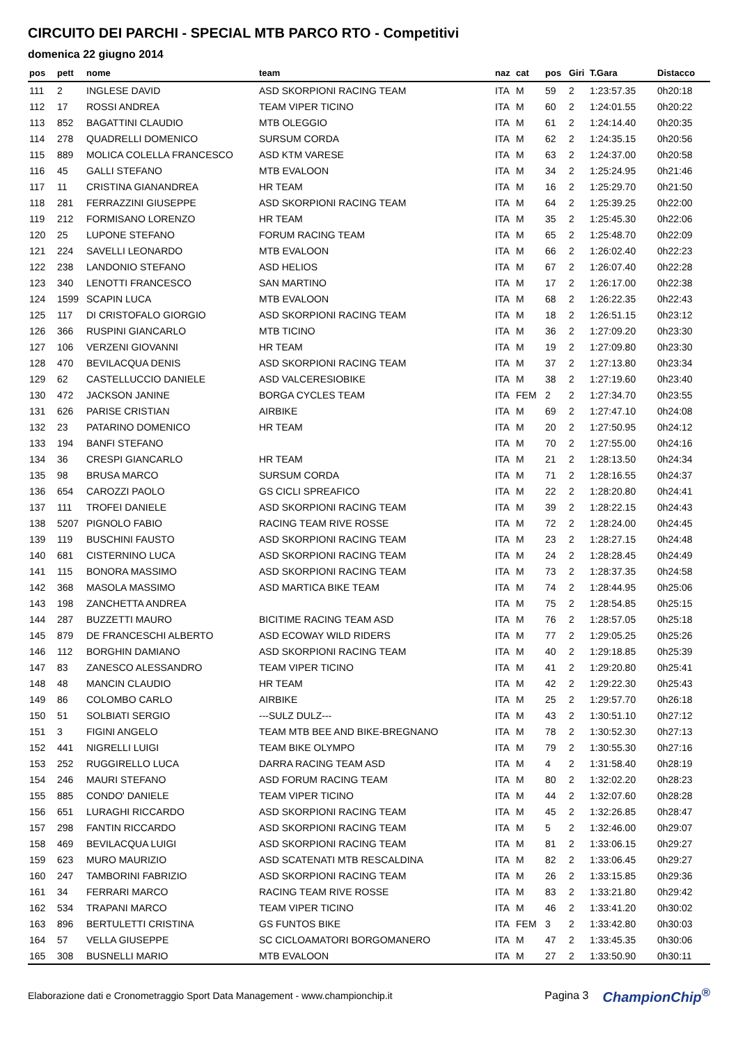CIRCUITO DEI PARCHI - SPECIAL MTB PARCO RTO - Competitivi
domenica 22 giugno 2014
| pos | pett | nome | team | naz | cat | pos | Giri | T.Gara | Distacco |
| --- | --- | --- | --- | --- | --- | --- | --- | --- | --- |
| 111 | 2 | INGLESE DAVID | ASD SKORPIONI RACING TEAM | ITA | M | 59 | 2 | 1:23:57.35 | 0h20:18 |
| 112 | 17 | ROSSI ANDREA | TEAM VIPER TICINO | ITA | M | 60 | 2 | 1:24:01.55 | 0h20:22 |
| 113 | 852 | BAGATTINI CLAUDIO | MTB OLEGGIO | ITA | M | 61 | 2 | 1:24:14.40 | 0h20:35 |
| 114 | 278 | QUADRELLI DOMENICO | SURSUM CORDA | ITA | M | 62 | 2 | 1:24:35.15 | 0h20:56 |
| 115 | 889 | MOLICA COLELLA FRANCESCO | ASD KTM VARESE | ITA | M | 63 | 2 | 1:24:37.00 | 0h20:58 |
| 116 | 45 | GALLI STEFANO | MTB EVALOON | ITA | M | 34 | 2 | 1:25:24.95 | 0h21:46 |
| 117 | 11 | CRISTINA GIANANDREA | HR TEAM | ITA | M | 16 | 2 | 1:25:29.70 | 0h21:50 |
| 118 | 281 | FERRAZZINI GIUSEPPE | ASD SKORPIONI RACING TEAM | ITA | M | 64 | 2 | 1:25:39.25 | 0h22:00 |
| 119 | 212 | FORMISANO LORENZO | HR TEAM | ITA | M | 35 | 2 | 1:25:45.30 | 0h22:06 |
| 120 | 25 | LUPONE STEFANO | FORUM RACING TEAM | ITA | M | 65 | 2 | 1:25:48.70 | 0h22:09 |
| 121 | 224 | SAVELLI LEONARDO | MTB EVALOON | ITA | M | 66 | 2 | 1:26:02.40 | 0h22:23 |
| 122 | 238 | LANDONIO STEFANO | ASD HELIOS | ITA | M | 67 | 2 | 1:26:07.40 | 0h22:28 |
| 123 | 340 | LENOTTI FRANCESCO | SAN MARTINO | ITA | M | 17 | 2 | 1:26:17.00 | 0h22:38 |
| 124 | 1599 | SCAPIN LUCA | MTB EVALOON | ITA | M | 68 | 2 | 1:26:22.35 | 0h22:43 |
| 125 | 117 | DI CRISTOFALO GIORGIO | ASD SKORPIONI RACING TEAM | ITA | M | 18 | 2 | 1:26:51.15 | 0h23:12 |
| 126 | 366 | RUSPINI GIANCARLO | MTB TICINO | ITA | M | 36 | 2 | 1:27:09.20 | 0h23:30 |
| 127 | 106 | VERZENI GIOVANNI | HR TEAM | ITA | M | 19 | 2 | 1:27:09.80 | 0h23:30 |
| 128 | 470 | BEVILACQUA DENIS | ASD SKORPIONI RACING TEAM | ITA | M | 37 | 2 | 1:27:13.80 | 0h23:34 |
| 129 | 62 | CASTELLUCCIO DANIELE | ASD VALCERESIOBIKE | ITA | M | 38 | 2 | 1:27:19.60 | 0h23:40 |
| 130 | 472 | JACKSON JANINE | BORGA CYCLES TEAM | ITA | FEM | 2 | 2 | 1:27:34.70 | 0h23:55 |
| 131 | 626 | PARISE CRISTIAN | AIRBIKE | ITA | M | 69 | 2 | 1:27:47.10 | 0h24:08 |
| 132 | 23 | PATARINO DOMENICO | HR TEAM | ITA | M | 20 | 2 | 1:27:50.95 | 0h24:12 |
| 133 | 194 | BANFI STEFANO | | ITA | M | 70 | 2 | 1:27:55.00 | 0h24:16 |
| 134 | 36 | CRESPI GIANCARLO | HR TEAM | ITA | M | 21 | 2 | 1:28:13.50 | 0h24:34 |
| 135 | 98 | BRUSA MARCO | SURSUM CORDA | ITA | M | 71 | 2 | 1:28:16.55 | 0h24:37 |
| 136 | 654 | CAROZZI PAOLO | GS CICLI SPREAFICO | ITA | M | 22 | 2 | 1:28:20.80 | 0h24:41 |
| 137 | 111 | TROFEI DANIELE | ASD SKORPIONI RACING TEAM | ITA | M | 39 | 2 | 1:28:22.15 | 0h24:43 |
| 138 | 5207 | PIGNOLO FABIO | RACING TEAM RIVE ROSSE | ITA | M | 72 | 2 | 1:28:24.00 | 0h24:45 |
| 139 | 119 | BUSCHINI FAUSTO | ASD SKORPIONI RACING TEAM | ITA | M | 23 | 2 | 1:28:27.15 | 0h24:48 |
| 140 | 681 | CISTERNINO LUCA | ASD SKORPIONI RACING TEAM | ITA | M | 24 | 2 | 1:28:28.45 | 0h24:49 |
| 141 | 115 | BONORA MASSIMO | ASD SKORPIONI RACING TEAM | ITA | M | 73 | 2 | 1:28:37.35 | 0h24:58 |
| 142 | 368 | MASOLA MASSIMO | ASD MARTICA BIKE TEAM | ITA | M | 74 | 2 | 1:28:44.95 | 0h25:06 |
| 143 | 198 | ZANCHETTA ANDREA | | ITA | M | 75 | 2 | 1:28:54.85 | 0h25:15 |
| 144 | 287 | BUZZETTI MAURO | BICITIME RACING TEAM ASD | ITA | M | 76 | 2 | 1:28:57.05 | 0h25:18 |
| 145 | 879 | DE FRANCESCHI ALBERTO | ASD ECOWAY WILD RIDERS | ITA | M | 77 | 2 | 1:29:05.25 | 0h25:26 |
| 146 | 112 | BORGHIN DAMIANO | ASD SKORPIONI RACING TEAM | ITA | M | 40 | 2 | 1:29:18.85 | 0h25:39 |
| 147 | 83 | ZANESCO ALESSANDRO | TEAM VIPER TICINO | ITA | M | 41 | 2 | 1:29:20.80 | 0h25:41 |
| 148 | 48 | MANCIN CLAUDIO | HR TEAM | ITA | M | 42 | 2 | 1:29:22.30 | 0h25:43 |
| 149 | 86 | COLOMBO CARLO | AIRBIKE | ITA | M | 25 | 2 | 1:29:57.70 | 0h26:18 |
| 150 | 51 | SOLBIATI SERGIO | ---SULZ DULZ--- | ITA | M | 43 | 2 | 1:30:51.10 | 0h27:12 |
| 151 | 3 | FIGINI ANGELO | TEAM MTB BEE AND BIKE-BREGNANO | ITA | M | 78 | 2 | 1:30:52.30 | 0h27:13 |
| 152 | 441 | NIGRELLI LUIGI | TEAM BIKE OLYMPO | ITA | M | 79 | 2 | 1:30:55.30 | 0h27:16 |
| 153 | 252 | RUGGIRELLO LUCA | DARRA RACING TEAM ASD | ITA | M | 4 | 2 | 1:31:58.40 | 0h28:19 |
| 154 | 246 | MAURI STEFANO | ASD FORUM RACING TEAM | ITA | M | 80 | 2 | 1:32:02.20 | 0h28:23 |
| 155 | 885 | CONDO' DANIELE | TEAM VIPER TICINO | ITA | M | 44 | 2 | 1:32:07.60 | 0h28:28 |
| 156 | 651 | LURAGHI RICCARDO | ASD SKORPIONI RACING TEAM | ITA | M | 45 | 2 | 1:32:26.85 | 0h28:47 |
| 157 | 298 | FANTIN RICCARDO | ASD SKORPIONI RACING TEAM | ITA | M | 5 | 2 | 1:32:46.00 | 0h29:07 |
| 158 | 469 | BEVILACQUA LUIGI | ASD SKORPIONI RACING TEAM | ITA | M | 81 | 2 | 1:33:06.15 | 0h29:27 |
| 159 | 623 | MURO MAURIZIO | ASD SCATENATI MTB RESCALDINA | ITA | M | 82 | 2 | 1:33:06.45 | 0h29:27 |
| 160 | 247 | TAMBORINI FABRIZIO | ASD SKORPIONI RACING TEAM | ITA | M | 26 | 2 | 1:33:15.85 | 0h29:36 |
| 161 | 34 | FERRARI MARCO | RACING TEAM RIVE ROSSE | ITA | M | 83 | 2 | 1:33:21.80 | 0h29:42 |
| 162 | 534 | TRAPANI MARCO | TEAM VIPER TICINO | ITA | M | 46 | 2 | 1:33:41.20 | 0h30:02 |
| 163 | 896 | BERTULETTI CRISTINA | GS FUNTOS BIKE | ITA | FEM | 3 | 2 | 1:33:42.80 | 0h30:03 |
| 164 | 57 | VELLA GIUSEPPE | SC CICLOAMATORI BORGOMANERO | ITA | M | 47 | 2 | 1:33:45.35 | 0h30:06 |
| 165 | 308 | BUSNELLI MARIO | MTB EVALOON | ITA | M | 27 | 2 | 1:33:50.90 | 0h30:11 |
Elaborazione dati e Cronometraggio Sport Data Management - www.championchip.it Pagina 3 ChampionChip<sup>®</sup>